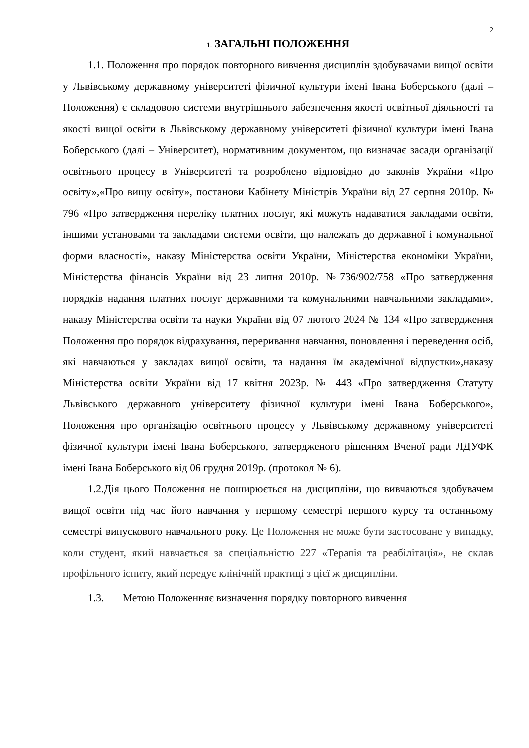2
1. ЗАГАЛЬНІ ПОЛОЖЕННЯ
1.1. Положення про порядок повторного вивчення дисциплін здобувачами вищої освіти у Львівському державному університеті фізичної культури імені Івана Боберського (далі – Положення) є складовою системи внутрішнього забезпечення якості освітньої діяльності та якості вищої освіти в Львівському державному університеті фізичної культури імені Івана Боберського (далі – Університет), нормативним документом, що визначає засади організації освітнього процесу в Університеті та розроблено відповідно до законів України «Про освіту»,«Про вищу освіту», постанови Кабінету Міністрів України від 27 серпня 2010р. № 796 «Про затвердження переліку платних послуг, які можуть надаватися закладами освіти, іншими установами та закладами системи освіти, що належать до державної і комунальної форми власності», наказу Міністерства освіти України, Міністерства економіки України, Міністерства фінансів України від 23 липня 2010р. №736/902/758 «Про затвердження порядків надання платних послуг державними та комунальними навчальними закладами», наказу Міністерства освіти та науки України від 07 лютого 2024 № 134 «Про затвердження Положення про порядок відрахування, переривання навчання, поновлення і переведення осіб, які навчаються у закладах вищої освіти, та надання їм академічної відпустки»,наказу Міністерства освіти України від 17 квітня 2023р. № 443 «Про затвердження Статуту Львівського державного університету фізичної культури імені Івана Боберського», Положення про організацію освітнього процесу у Львівському державному університеті фізичної культури імені Івана Боберського, затвердженого рішенням Вченої ради ЛДУФК імені Івана Боберського від 06 грудня 2019р. (протокол № 6).
1.2.Дія цього Положення не поширюється на дисципліни, що вивчаються здобувачем вищої освіти під час його навчання у першому семестрі першого курсу та останньому семестрі випускового навчального року. Це Положення не може бути застосоване у випадку, коли студент, який навчається за спеціальністю 227 «Терапія та реабілітація», не склав профільного іспиту, який передує клінічній практиці з цієї ж дисципліни.
1.3. Метою Положенняє визначення порядку повторного вивчення